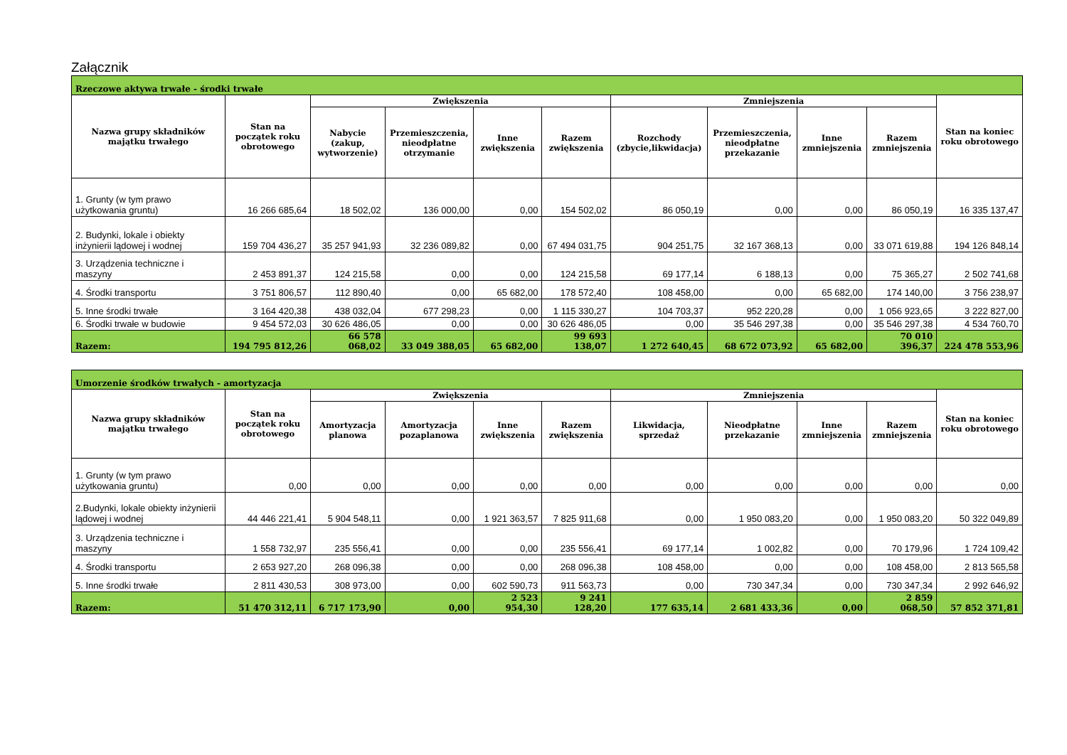Załącznik
| Rzeczowe aktywa trwałe - środki trwałe | | | | | | | | | | |
| --- | --- | --- | --- | --- | --- | --- | --- | --- | --- | --- |
| Nazwa grupy składników majątku trwałego | Stan na początek roku obrotowego | Zwiększenia | | | | Zmniejszenia | | | | Stan na koniec roku obrotowego |
| | | Nabycie (zakup, wytworzenie) | Przemieszczenia, nieodpłatne otrzymanie | Inne zwiększenia | Razem zwiększenia | Rozchody (zbycie,likwidacja) | Przemieszczenia, nieodpłatne przekazanie | Inne zmniejszenia | Razem zmniejszenia | |
| 1. Grunty (w tym prawo użytkowania gruntu) | 16 266 685,64 | 18 502,02 | 136 000,00 | 0,00 | 154 502,02 | 86 050,19 | 0,00 | 0,00 | 86 050,19 | 16 335 137,47 |
| 2. Budynki, lokale i obiekty inżynierii lądowej i wodnej | 159 704 436,27 | 35 257 941,93 | 32 236 089,82 | 0,00 | 67 494 031,75 | 904 251,75 | 32 167 368,13 | 0,00 | 33 071 619,88 | 194 126 848,14 |
| 3. Urządzenia techniczne i maszyny | 2 453 891,37 | 124 215,58 | 0,00 | 0,00 | 124 215,58 | 69 177,14 | 6 188,13 | 0,00 | 75 365,27 | 2 502 741,68 |
| 4. Środki transportu | 3 751 806,57 | 112 890,40 | 0,00 | 65 682,00 | 178 572,40 | 108 458,00 | 0,00 | 65 682,00 | 174 140,00 | 3 756 238,97 |
| 5. Inne środki trwałe | 3 164 420,38 | 438 032,04 | 677 298,23 | 0,00 | 1 115 330,27 | 104 703,37 | 952 220,28 | 0,00 | 1 056 923,65 | 3 222 827,00 |
| 6. Środki trwałe w budowie | 9 454 572,03 | 30 626 486,05 | 0,00 | 0,00 | 30 626 486,05 | 0,00 | 35 546 297,38 | 0,00 | 35 546 297,38 | 4 534 760,70 |
| Razem: | 194 795 812,26 | 66 578 068,02 | 33 049 388,05 | 65 682,00 | 99 693 138,07 | 1 272 640,45 | 68 672 073,92 | 65 682,00 | 70 010 396,37 | 224 478 553,96 |
| Umorzenie środków trwałych - amortyzacja | | | | | | | | | | |
| --- | --- | --- | --- | --- | --- | --- | --- | --- | --- | --- |
| Nazwa grupy składników majątku trwałego | Stan na początek roku obrotowego | Zwiększenia | | | | Zmniejszenia | | | | Stan na koniec roku obrotowego |
| | | Amortyzacja planowa | Amortyzacja pozaplanowa | Inne zwiększenia | Razem zwiększenia | Likwidacja, sprzedaż | Nieodpłatne przekazanie | Inne zmniejszenia | Razem zmniejszenia | |
| 1. Grunty (w tym prawo użytkowania gruntu) | 0,00 | 0,00 | 0,00 | 0,00 | 0,00 | 0,00 | 0,00 | 0,00 | 0,00 | 0,00 |
| 2.Budynki, lokale obiekty inżynierii lądowej i wodnej | 44 446 221,41 | 5 904 548,11 | 0,00 | 1 921 363,57 | 7 825 911,68 | 0,00 | 1 950 083,20 | 0,00 | 1 950 083,20 | 50 322 049,89 |
| 3. Urządzenia techniczne i maszyny | 1 558 732,97 | 235 556,41 | 0,00 | 0,00 | 235 556,41 | 69 177,14 | 1 002,82 | 0,00 | 70 179,96 | 1 724 109,42 |
| 4. Środki transportu | 2 653 927,20 | 268 096,38 | 0,00 | 0,00 | 268 096,38 | 108 458,00 | 0,00 | 0,00 | 108 458,00 | 2 813 565,58 |
| 5. Inne środki trwałe | 2 811 430,53 | 308 973,00 | 0,00 | 602 590,73 | 911 563,73 | 0,00 | 730 347,34 | 0,00 | 730 347,34 | 2 992 646,92 |
| Razem: | 51 470 312,11 | 6 717 173,90 | 0,00 | 2 523 954,30 | 9 241 128,20 | 177 635,14 | 2 681 433,36 | 0,00 | 2 859 068,50 | 57 852 371,81 |